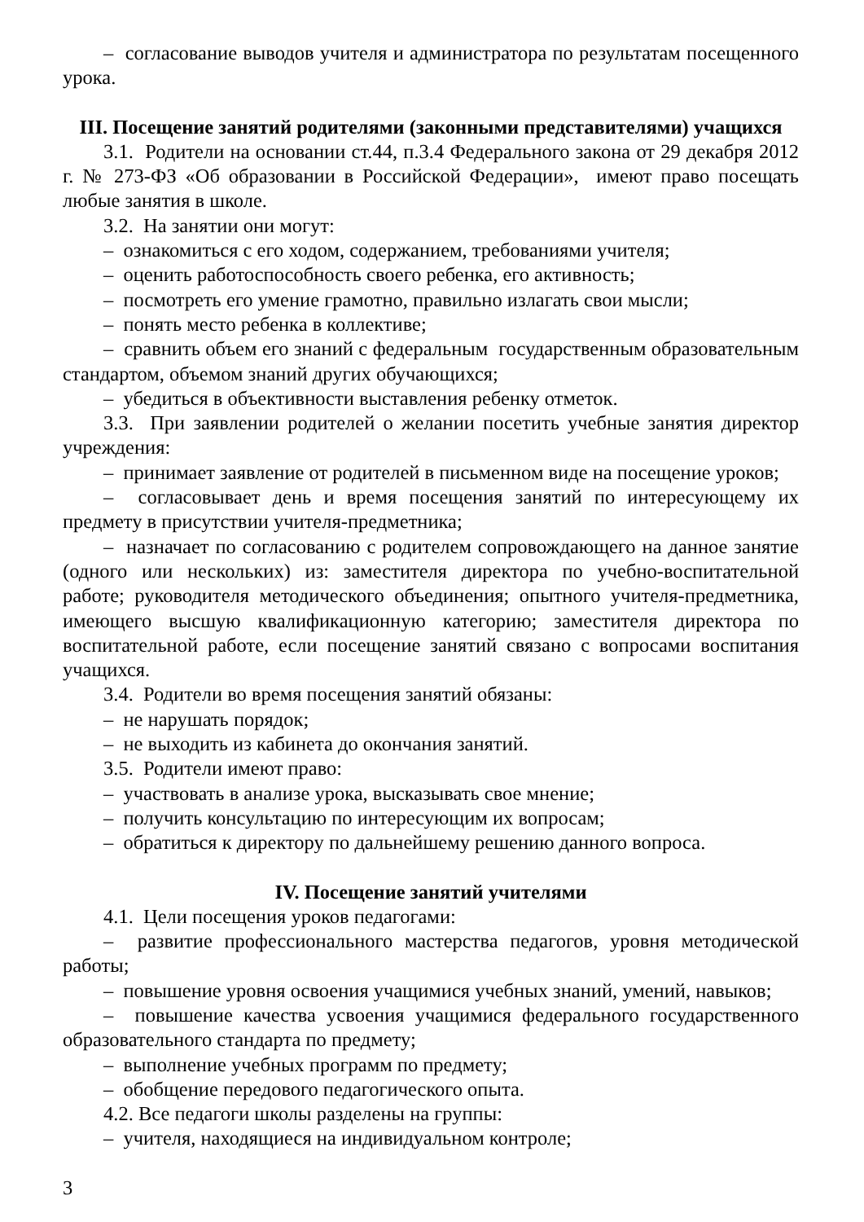– согласование выводов учителя и администратора по результатам посещенного урока.
III. Посещение занятий родителями (законными представителями) учащихся
3.1. Родители на основании ст.44, п.3.4 Федерального закона от 29 декабря 2012 г. № 273-ФЗ «Об образовании в Российской Федерации», имеют право посещать любые занятия в школе.
3.2. На занятии они могут:
– ознакомиться с его ходом, содержанием, требованиями учителя;
– оценить работоспособность своего ребенка, его активность;
– посмотреть его умение грамотно, правильно излагать свои мысли;
– понять место ребенка в коллективе;
– сравнить объем его знаний с федеральным государственным образовательным стандартом, объемом знаний других обучающихся;
– убедиться в объективности выставления ребенку отметок.
3.3. При заявлении родителей о желании посетить учебные занятия директор учреждения:
– принимает заявление от родителей в письменном виде на посещение уроков;
– согласовывает день и время посещения занятий по интересующему их предмету в присутствии учителя-предметника;
– назначает по согласованию с родителем сопровождающего на данное занятие (одного или нескольких) из: заместителя директора по учебно-воспитательной работе; руководителя методического объединения; опытного учителя-предметника, имеющего высшую квалификационную категорию; заместителя директора по воспитательной работе, если посещение занятий связано с вопросами воспитания учащихся.
3.4. Родители во время посещения занятий обязаны:
– не нарушать порядок;
– не выходить из кабинета до окончания занятий.
3.5. Родители имеют право:
– участвовать в анализе урока, высказывать свое мнение;
– получить консультацию по интересующим их вопросам;
– обратиться к директору по дальнейшему решению данного вопроса.
IV. Посещение занятий учителями
4.1. Цели посещения уроков педагогами:
– развитие профессионального мастерства педагогов, уровня методической работы;
– повышение уровня освоения учащимися учебных знаний, умений, навыков;
– повышение качества усвоения учащимися федерального государственного образовательного стандарта по предмету;
– выполнение учебных программ по предмету;
– обобщение передового педагогического опыта.
4.2. Все педагоги школы разделены на группы:
– учителя, находящиеся на индивидуальном контроле;
3